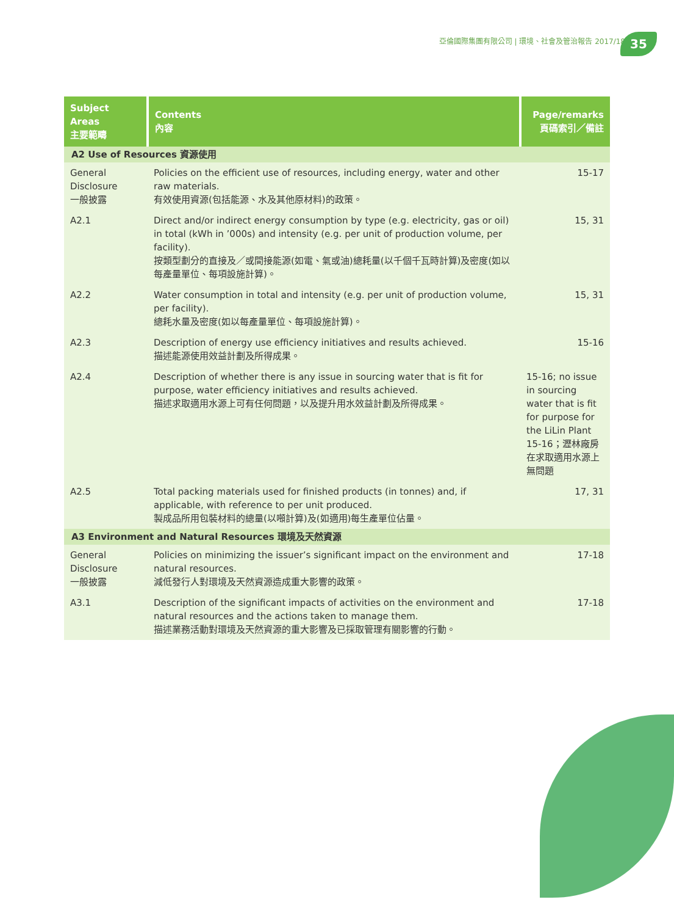亞倫國際集團有限公司 | 環境、社會及管治報告 2017/18
35
| Subject Areas 主要範疇 | Contents 內容 | Page/remarks 頁碼索引／備註 |
| --- | --- | --- |
| A2 Use of Resources 資源使用 | | |
| General Disclosure 一般披露 | Policies on the efficient use of resources, including energy, water and other raw materials. 有效使用資源(包括能源、水及其他原材料)的政策。 | 15-17 |
| A2.1 | Direct and/or indirect energy consumption by type (e.g. electricity, gas or oil) in total (kWh in ’000s) and intensity (e.g. per unit of production volume, per facility). 按類型劃分的直接及／或間接能源(如電、氣或油)總耗量(以千個千瓦時計算)及密度(如以每產量單位、每項設施計算)。 | 15, 31 |
| A2.2 | Water consumption in total and intensity (e.g. per unit of production volume, per facility). 總耗水量及密度(如以每產量單位、每項設施計算)。 | 15, 31 |
| A2.3 | Description of energy use efficiency initiatives and results achieved. 描述能源使用效益計劃及所得成果。 | 15-16 |
| A2.4 | Description of whether there is any issue in sourcing water that is fit for purpose, water efficiency initiatives and results achieved. 描述求取適用水源上可有任何問題，以及提升用水效益計劃及所得成果。 | 15-16; no issue in sourcing water that is fit for purpose for the LiLin Plant 15-16；瀝林廠房在求取適用水源上無問題 |
| A2.5 | Total packing materials used for finished products (in tonnes) and, if applicable, with reference to per unit produced. 製成品所用包裝材料的總量(以噸計算)及(如適用)每生產單位佔量。 | 17, 31 |
| A3 Environment and Natural Resources 環境及天然資源 | | |
| General Disclosure 一般披露 | Policies on minimizing the issuer’s significant impact on the environment and natural resources. 減低發行人對環境及天然資源造成重大影響的政策。 | 17-18 |
| A3.1 | Description of the significant impacts of activities on the environment and natural resources and the actions taken to manage them. 描述業務活動對環境及天然資源的重大影響及已採取管理有關影響的行動。 | 17-18 |